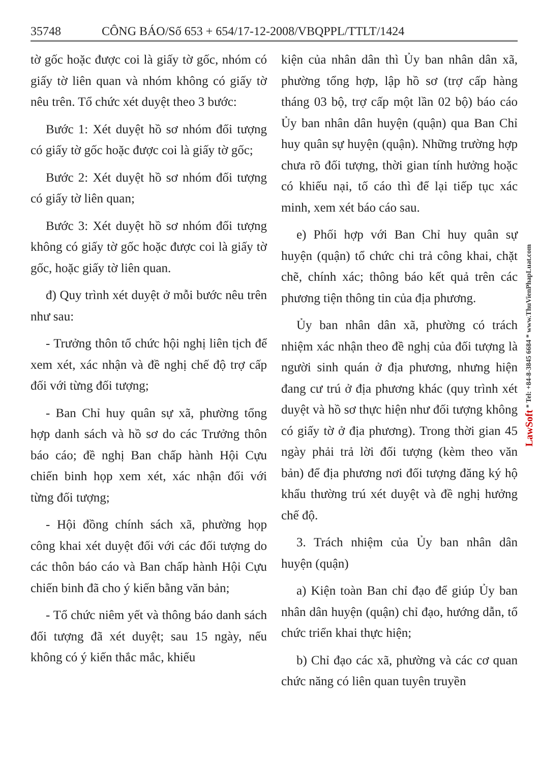35748 CÔNG BÁO/Số 653 + 654/17-12-2008/VBQPPL/TTLT/1424
tờ gốc hoặc được coi là giấy tờ gốc, nhóm có giấy tờ liên quan và nhóm không có giấy tờ nêu trên. Tổ chức xét duyệt theo 3 bước:
Bước 1: Xét duyệt hồ sơ nhóm đối tượng có giấy tờ gốc hoặc được coi là giấy tờ gốc;
Bước 2: Xét duyệt hồ sơ nhóm đối tượng có giấy tờ liên quan;
Bước 3: Xét duyệt hồ sơ nhóm đối tượng không có giấy tờ gốc hoặc được coi là giấy tờ gốc, hoặc giấy tờ liên quan.
đ) Quy trình xét duyệt ở mỗi bước nêu trên như sau:
- Trưởng thôn tổ chức hội nghị liên tịch để xem xét, xác nhận và đề nghị chế độ trợ cấp đối với từng đối tượng;
- Ban Chỉ huy quân sự xã, phường tổng hợp danh sách và hồ sơ do các Trưởng thôn báo cáo; đề nghị Ban chấp hành Hội Cựu chiến binh họp xem xét, xác nhận đối với từng đối tượng;
- Hội đồng chính sách xã, phường họp công khai xét duyệt đối với các đối tượng do các thôn báo cáo và Ban chấp hành Hội Cựu chiến binh đã cho ý kiến bằng văn bản;
- Tổ chức niêm yết và thông báo danh sách đối tượng đã xét duyệt; sau 15 ngày, nếu không có ý kiến thắc mắc, khiếu
kiện của nhân dân thì Ủy ban nhân dân xã, phường tổng hợp, lập hồ sơ (trợ cấp hàng tháng 03 bộ, trợ cấp một lần 02 bộ) báo cáo Ủy ban nhân dân huyện (quận) qua Ban Chỉ huy quân sự huyện (quận). Những trường hợp chưa rõ đối tượng, thời gian tính hưởng hoặc có khiếu nại, tố cáo thì để lại tiếp tục xác minh, xem xét báo cáo sau.
e) Phối hợp với Ban Chỉ huy quân sự huyện (quận) tổ chức chi trả công khai, chặt chẽ, chính xác; thông báo kết quả trên các phương tiện thông tin của địa phương.
Ủy ban nhân dân xã, phường có trách nhiệm xác nhận theo đề nghị của đối tượng là người sinh quán ở địa phương, nhưng hiện đang cư trú ở địa phương khác (quy trình xét duyệt và hồ sơ thực hiện như đối tượng không có giấy tờ ở địa phương). Trong thời gian 45 ngày phải trả lời đối tượng (kèm theo văn bản) để địa phương nơi đối tượng đăng ký hộ khẩu thường trú xét duyệt và đề nghị hưởng chế độ.
3. Trách nhiệm của Ủy ban nhân dân huyện (quận)
a) Kiện toàn Ban chỉ đạo để giúp Ủy ban nhân dân huyện (quận) chỉ đạo, hướng dẫn, tổ chức triển khai thực hiện;
b) Chỉ đạo các xã, phường và các cơ quan chức năng có liên quan tuyên truyền
LawSoft * Tel: +84-8-3845 6684 * www.ThuVienPhapLuat.com